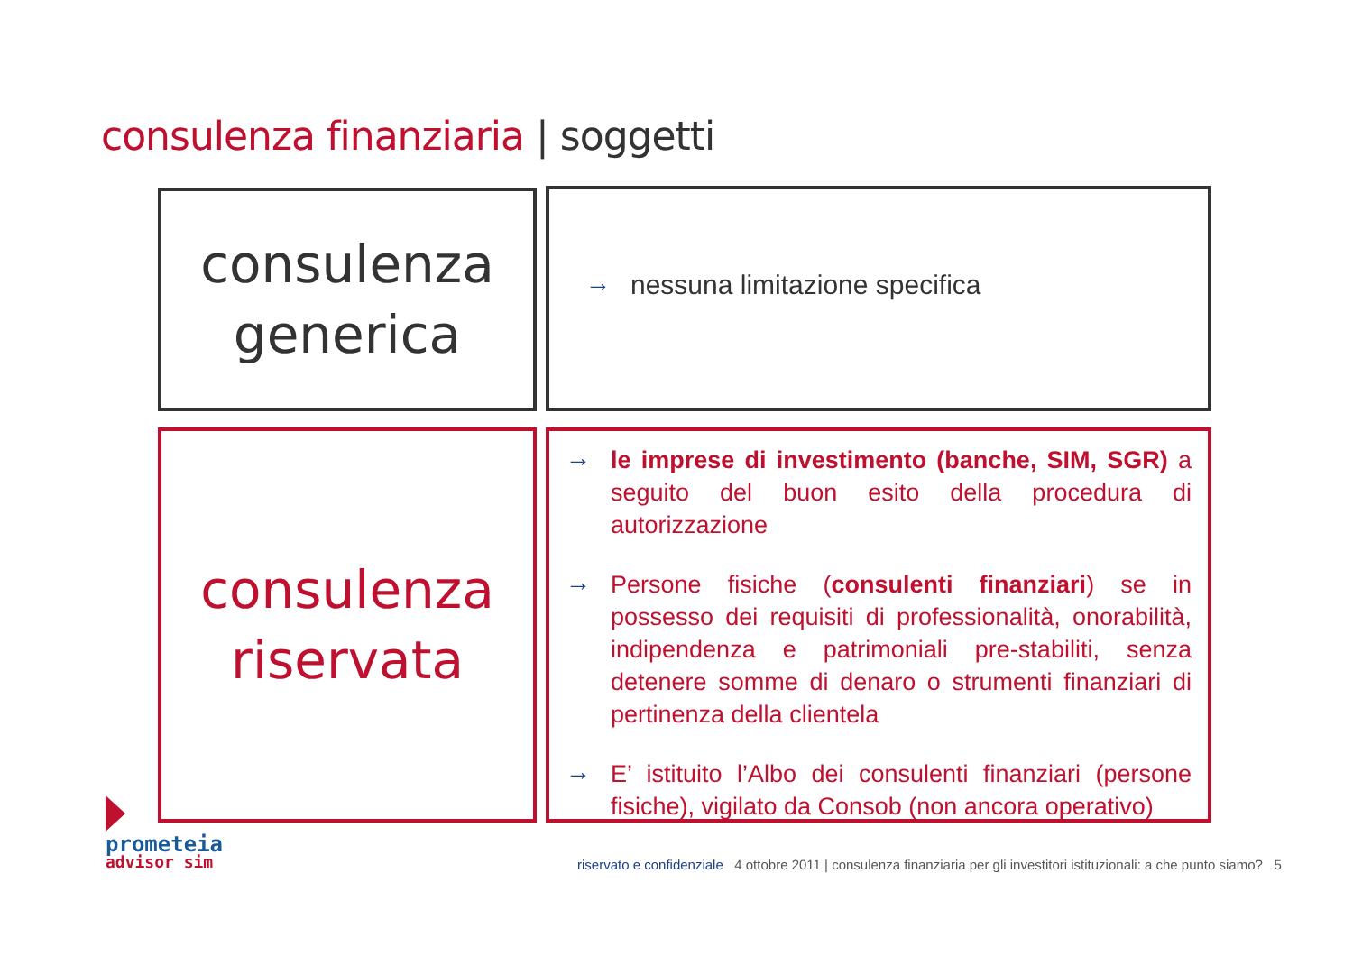consulenza finanziaria | soggetti
consulenza
generica
→ nessuna limitazione specifica
consulenza
riservata
→ le imprese di investimento (banche, SIM, SGR) a seguito del buon esito della procedura di autorizzazione
→ Persone fisiche (consulenti finanziari) se in possesso dei requisiti di professionalità, onorabilità, indipendenza e patrimoniali pre-stabiliti, senza detenere somme di denaro o strumenti finanziari di pertinenza della clientela
→ E’ istituito l’Albo dei consulenti finanziari (persone fisiche), vigilato da Consob (non ancora operativo)
prometeia
advisor sim
riservato e confidenziale 4 ottobre 2011 | consulenza finanziaria per gli investitori istituzionali: a che punto siamo? 5